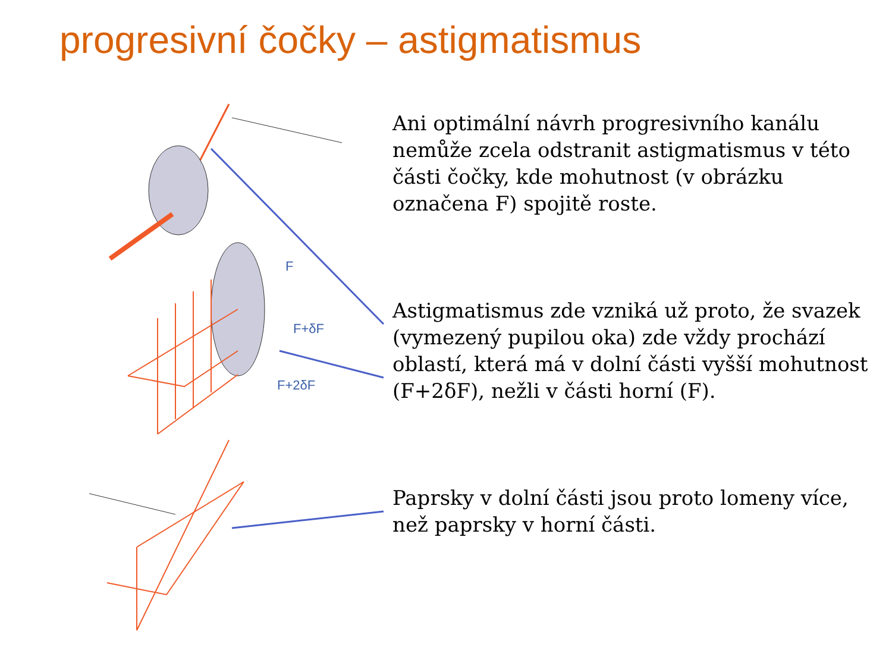progresivní čočky – astigmatismus
F
F+δF
F+2δF
Ani optimální návrh progresivního kanálu nemůže zcela odstranit astigmatismus v této části čočky, kde mohutnost (v obrázku označena F) spojitě roste.
Astigmatismus zde vzniká už proto, že svazek (vymezený pupilou oka) zde vždy prochází oblastí, která má v dolní části vyšší mohutnost (F+2δF), nežli v části horní (F).
Paprsky v dolní části jsou proto lomeny více, než paprsky v horní části.